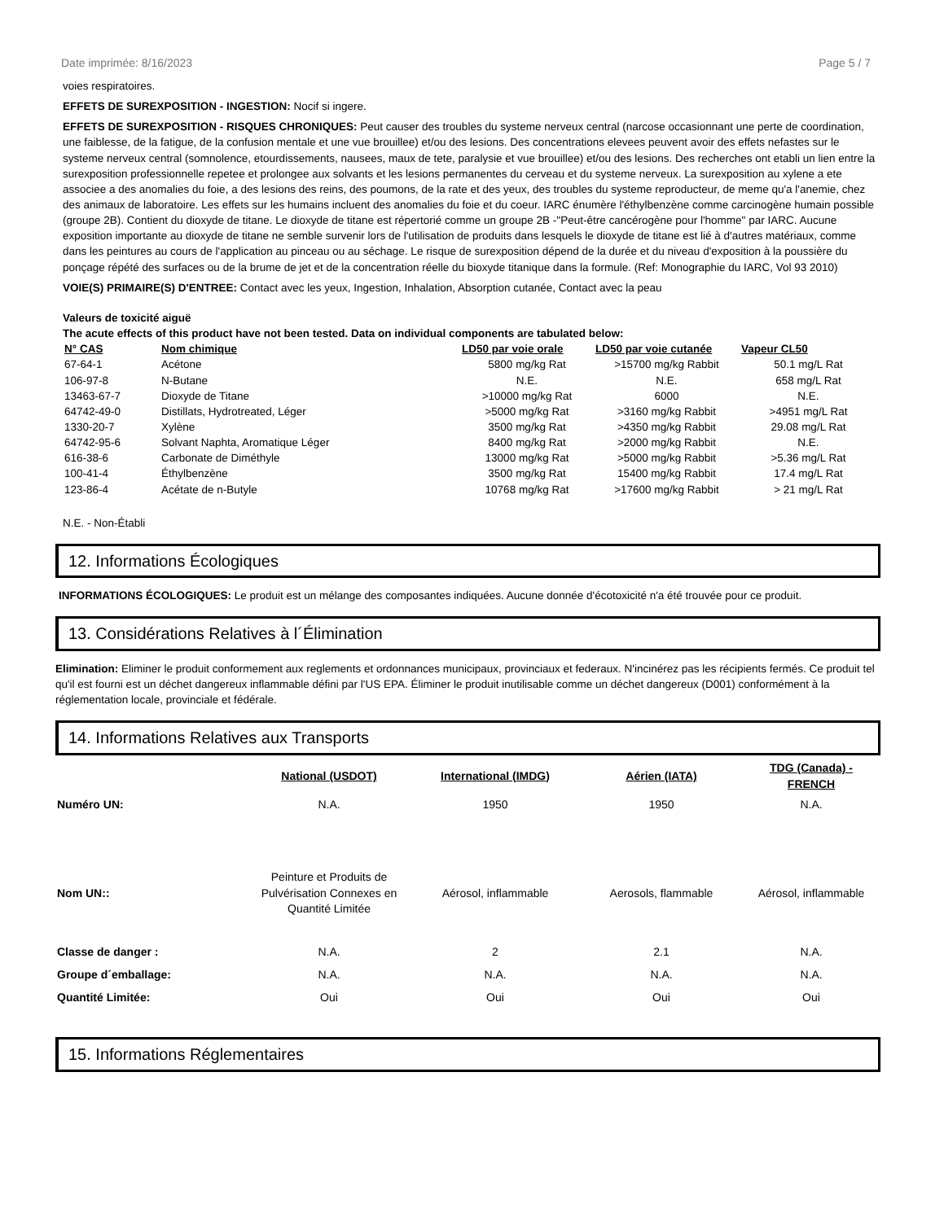Date imprimée: 8/16/2023 Page 5 / 7
voies respiratoires.
EFFETS DE SUREXPOSITION - INGESTION: Nocif si ingere.
EFFETS DE SUREXPOSITION - RISQUES CHRONIQUES: Peut causer des troubles du systeme nerveux central (narcose occasionnant une perte de coordination, une faiblesse, de la fatigue, de la confusion mentale et une vue brouillee) et/ou des lesions. Des concentrations elevees peuvent avoir des effets nefastes sur le systeme nerveux central (somnolence, etourdissements, nausees, maux de tete, paralysie et vue brouillee) et/ou des lesions. Des recherches ont etabli un lien entre la surexposition professionnelle repetee et prolongee aux solvants et les lesions permanentes du cerveau et du systeme nerveux. La surexposition au xylene a ete associee a des anomalies du foie, a des lesions des reins, des poumons, de la rate et des yeux, des troubles du systeme reproducteur, de meme qu'a l'anemie, chez des animaux de laboratoire. Les effets sur les humains incluent des anomalies du foie et du coeur. IARC énumère l'éthylbenzène comme carcinogène humain possible (groupe 2B). Contient du dioxyde de titane. Le dioxyde de titane est répertorié comme un groupe 2B -"Peut-être cancérogène pour l'homme" par IARC. Aucune exposition importante au dioxyde de titane ne semble survenir lors de l'utilisation de produits dans lesquels le dioxyde de titane est lié à d'autres matériaux, comme dans les peintures au cours de l'application au pinceau ou au séchage. Le risque de surexposition dépend de la durée et du niveau d'exposition à la poussière du ponçage répété des surfaces ou de la brume de jet et de la concentration réelle du bioxyde titanique dans la formule. (Ref: Monographie du IARC, Vol 93 2010)
VOIE(S) PRIMAIRE(S) D'ENTREE: Contact avec les yeux, Ingestion, Inhalation, Absorption cutanée, Contact avec la peau
Valeurs de toxicité aiguë
The acute effects of this product have not been tested. Data on individual components are tabulated below:
| N° CAS | Nom chimique | LD50 par voie orale | LD50 par voie cutanée | Vapeur CL50 |
| --- | --- | --- | --- | --- |
| 67-64-1 | Acétone | 5800 mg/kg Rat | >15700 mg/kg Rabbit | 50.1 mg/L Rat |
| 106-97-8 | N-Butane | N.E. | N.E. | 658 mg/L Rat |
| 13463-67-7 | Dioxyde de Titane | >10000 mg/kg Rat | 6000 | N.E. |
| 64742-49-0 | Distillats, Hydrotreated, Léger | >5000 mg/kg Rat | >3160 mg/kg Rabbit | >4951 mg/L Rat |
| 1330-20-7 | Xylène | 3500 mg/kg Rat | >4350 mg/kg Rabbit | 29.08 mg/L Rat |
| 64742-95-6 | Solvant Naphta, Aromatique Léger | 8400 mg/kg Rat | >2000 mg/kg Rabbit | N.E. |
| 616-38-6 | Carbonate de Diméthyle | 13000 mg/kg Rat | >5000 mg/kg Rabbit | >5.36 mg/L Rat |
| 100-41-4 | Éthylbenzène | 3500 mg/kg Rat | 15400 mg/kg Rabbit | 17.4 mg/L Rat |
| 123-86-4 | Acétate de n-Butyle | 10768 mg/kg Rat | >17600 mg/kg Rabbit | > 21 mg/L Rat |
N.E. - Non-Établi
12. Informations Écologiques
INFORMATIONS ÉCOLOGIQUES: Le produit est un mélange des composantes indiquées. Aucune donnée d'écotoxicité n'a été trouvée pour ce produit.
13. Considérations Relatives à l´Élimination
Elimination: Eliminer le produit conformement aux reglements et ordonnances municipaux, provinciaux et federaux. N'incinérez pas les récipients fermés. Ce produit tel qu'il est fourni est un déchet dangereux inflammable défini par l'US EPA. Éliminer le produit inutilisable comme un déchet dangereux (D001) conformément à la réglementation locale, provinciale et fédérale.
14. Informations Relatives aux Transports
| | National (USDOT) | International (IMDG) | Aérien (IATA) | TDG (Canada) - FRENCH |
| --- | --- | --- | --- | --- |
| Numéro UN: | N.A. | 1950 | 1950 | N.A. |
| Nom UN:: | Peinture et Produits de Pulvérisation Connexes en Quantité Limitée | Aérosol, inflammable | Aerosols, flammable | Aérosol, inflammable |
| Classe de danger : | N.A. | 2 | 2.1 | N.A. |
| Groupe d´emballage: | N.A. | N.A. | N.A. | N.A. |
| Quantité Limitée: | Oui | Oui | Oui | Oui |
15. Informations Réglementaires